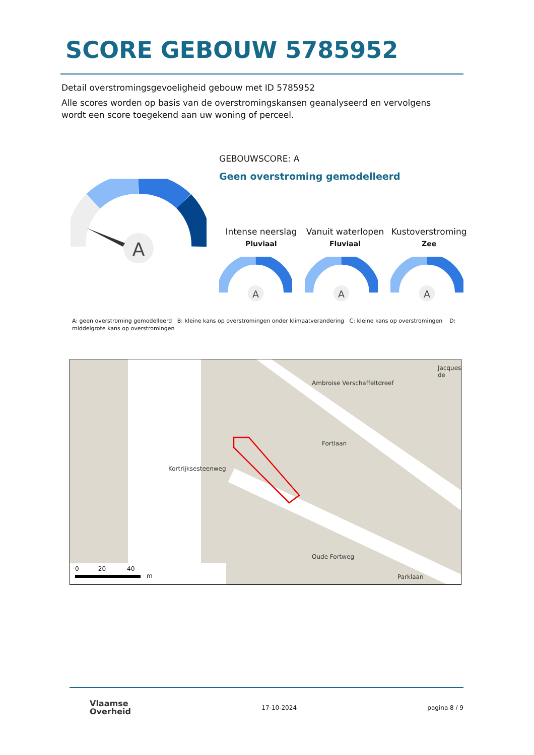SCORE GEBOUW 5785952
Detail overstromingsgevoeligheid gebouw met ID 5785952
Alle scores worden op basis van de overstromingskansen geanalyseerd en vervolgens wordt een score toegekend aan uw woning of perceel.
A
GEBOUWSCORE: A
Geen overstroming gemodelleerd
Intense neerslag
Pluviaal
Vanuit waterlopen
Fluviaal
Kustoverstroming
Zee
A
A
A
A: geen overstroming gemodelleerd B: kleine kans op overstromingen onder klimaatverandering C: kleine kans op overstromingen D: middelgrote kans op overstromingen
Ambroise Verschaffeltdreef
Fortlaan
Kortrijksesteenweg
Oude Fortweg
Parklaan
Jacques de
0 20 40
m
Vlaamse
Overheid
17-10-2024 pagina 8 / 9